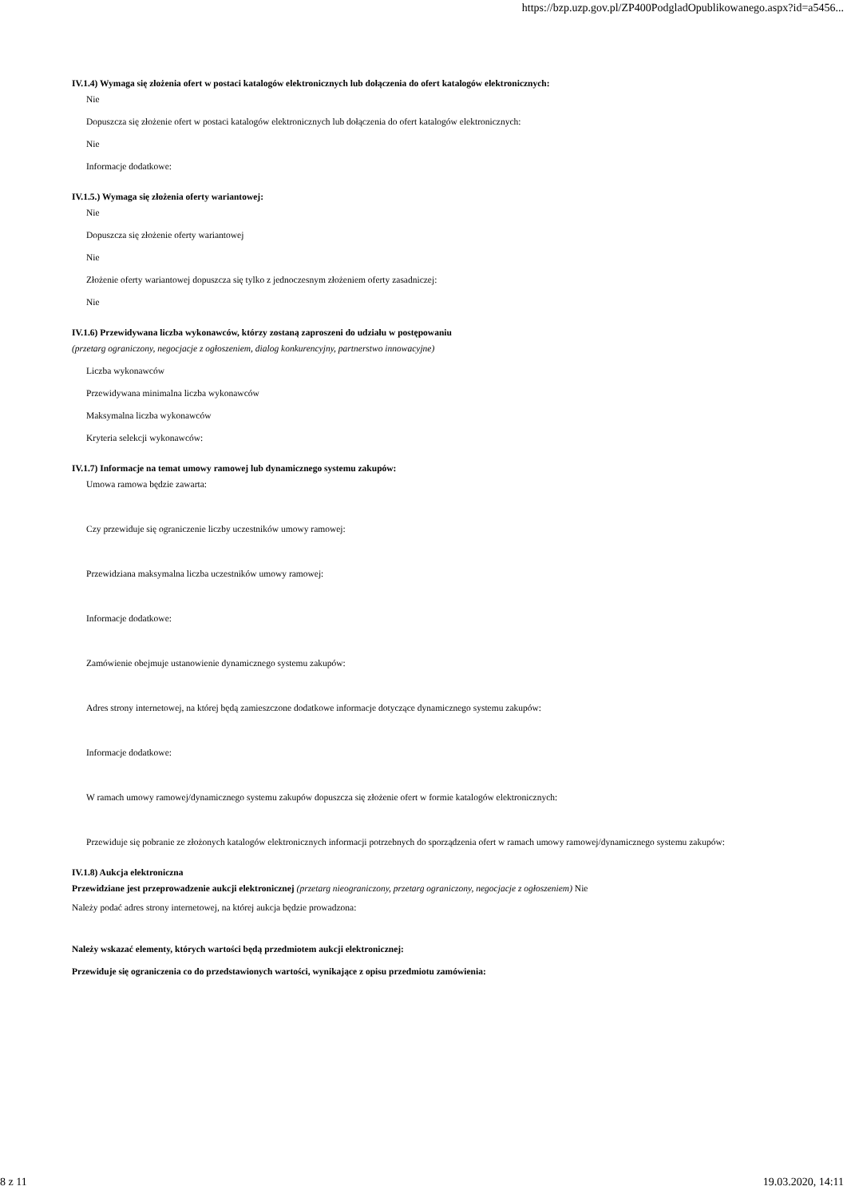https://bzp.uzp.gov.pl/ZP400PodgladOpublikowanego.aspx?id=a5456...
IV.1.4) Wymaga się złożenia ofert w postaci katalogów elektronicznych lub dołączenia do ofert katalogów elektronicznych:
Nie
Dopuszcza się złożenie ofert w postaci katalogów elektronicznych lub dołączenia do ofert katalogów elektronicznych:
Nie
Informacje dodatkowe:
IV.1.5.) Wymaga się złożenia oferty wariantowej:
Nie
Dopuszcza się złożenie oferty wariantowej
Nie
Złożenie oferty wariantowej dopuszcza się tylko z jednoczesnym złożeniem oferty zasadniczej:
Nie
IV.1.6) Przewidywana liczba wykonawców, którzy zostaną zaproszeni do udziału w postępowaniu
(przetarg ograniczony, negocjacje z ogłoszeniem, dialog konkurencyjny, partnerstwo innowacyjne)
Liczba wykonawców
Przewidywana minimalna liczba wykonawców
Maksymalna liczba wykonawców
Kryteria selekcji wykonawców:
IV.1.7) Informacje na temat umowy ramowej lub dynamicznego systemu zakupów:
Umowa ramowa będzie zawarta:
Czy przewiduje się ograniczenie liczby uczestników umowy ramowej:
Przewidziana maksymalna liczba uczestników umowy ramowej:
Informacje dodatkowe:
Zamówienie obejmuje ustanowienie dynamicznego systemu zakupów:
Adres strony internetowej, na której będą zamieszczone dodatkowe informacje dotyczące dynamicznego systemu zakupów:
Informacje dodatkowe:
W ramach umowy ramowej/dynamicznego systemu zakupów dopuszcza się złożenie ofert w formie katalogów elektronicznych:
Przewiduje się pobranie ze złożonych katalogów elektronicznych informacji potrzebnych do sporządzenia ofert w ramach umowy ramowej/dynamicznego systemu zakupów:
IV.1.8) Aukcja elektroniczna
Przewidziane jest przeprowadzenie aukcji elektronicznej (przetarg nieograniczony, przetarg ograniczony, negocjacje z ogłoszeniem) Nie
Należy podać adres strony internetowej, na której aukcja będzie prowadzona:
Należy wskazać elementy, których wartości będą przedmiotem aukcji elektronicznej:
Przewiduje się ograniczenia co do przedstawionych wartości, wynikające z opisu przedmiotu zamówienia:
8 z 11 19.03.2020, 14:11